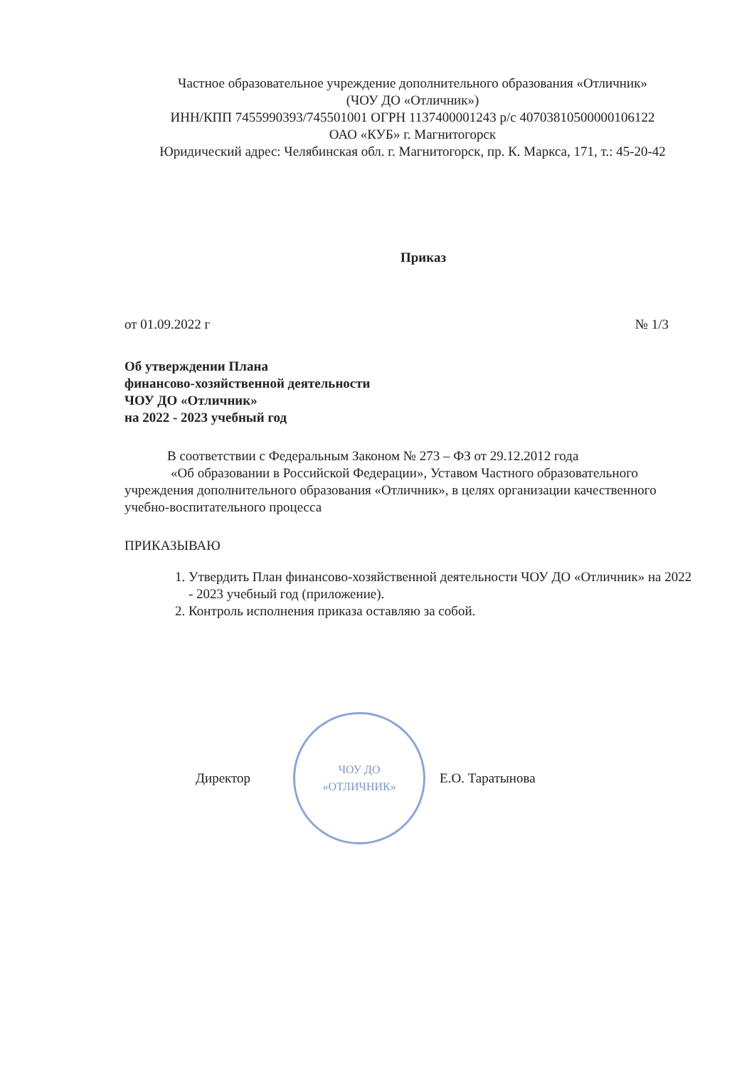Частное образовательное учреждение дополнительного образования «Отличник»
(ЧОУ ДО «Отличник»)
ИНН/КПП 7455990393/745501001 ОГРН 1137400001243 р/с 40703810500000106122
ОАО «КУБ» г. Магнитогорск
Юридический адрес: Челябинская обл. г. Магнитогорск, пр. К. Маркса, 171, т.: 45-20-42
Приказ
от 01.09.2022 г № 1/3
Об утверждении Плана
финансово-хозяйственной деятельности
ЧОУ ДО «Отличник»
на 2022 - 2023 учебный год
В соответствии с Федеральным Законом № 273 – ФЗ от 29.12.2012 года
«Об образовании в Российской Федерации», Уставом Частного образовательного учреждения дополнительного образования «Отличник», в целях организации качественного учебно-воспитательного процесса
ПРИКАЗЫВАЮ
1. Утвердить План финансово-хозяйственной деятельности ЧОУ ДО «Отличник» на 2022 - 2023 учебный год (приложение).
2. Контроль исполнения приказа оставляю за собой.
Директор
ЧОУ ДО
«ОТЛИЧНИК»
Е.О. Таратынова